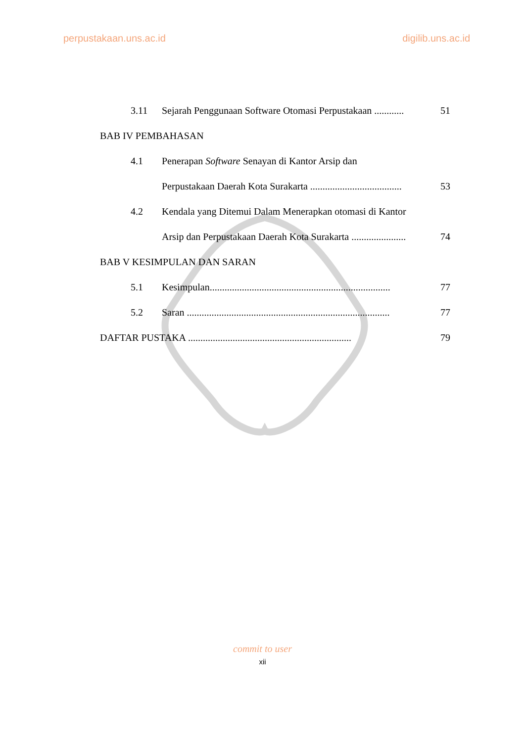perpustakaan.uns.ac.id digilib.uns.ac.id
3.11 Sejarah Penggunaan Software Otomasi Perpustakaan ............ 51
BAB IV PEMBAHASAN
4.1 Penerapan Software Senayan di Kantor Arsip dan
Perpustakaan Daerah Kota Surakarta ..................................... 53
4.2 Kendala yang Ditemui Dalam Menerapkan otomasi di Kantor
Arsip dan Perpustakaan Daerah Kota Surakarta ...................... 74
BAB V KESIMPULAN DAN SARAN
5.1 Kesimpulan......................................................................... 77
5.2 Saran .................................................................................. 77
DAFTAR PUSTAKA .................................................................. 79
commit to user
xii